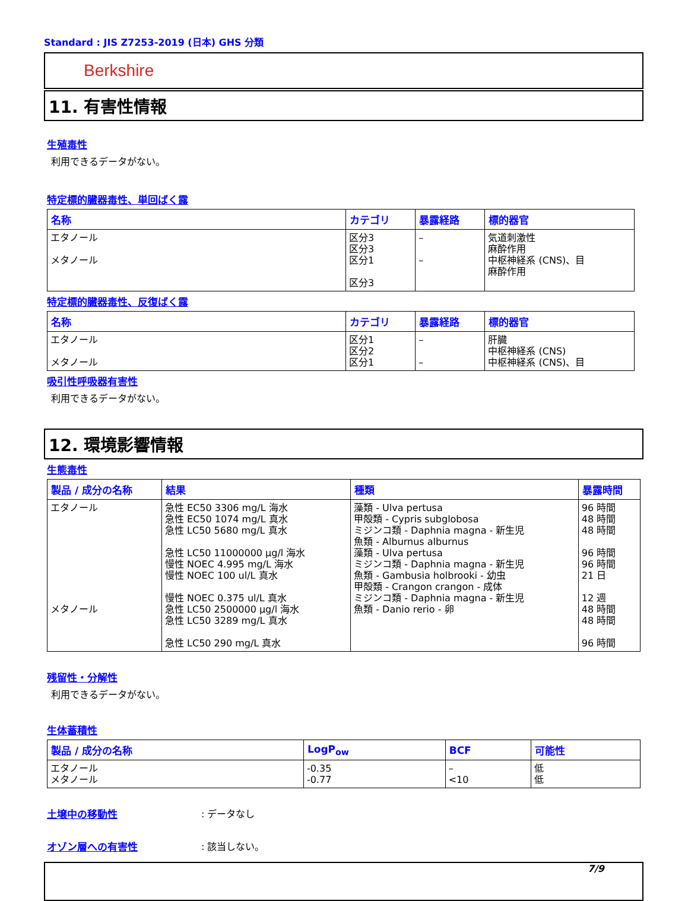Standard : JIS Z7253-2019 (日本) GHS 分類
Berkshire
11. 有害性情報
生殖毒性
利用できるデータがない。
特定標的臓器毒性、単回ばく露
| 名称 | カテゴリ | 暴露経路 | 標的器官 |
| --- | --- | --- | --- |
| エタノール メタノール | 区分3 区分3 区分1 区分3 | – – | 気道刺激性 麻酔作用 中枢神経系 (CNS)、目 麻酔作用 |
特定標的臓器毒性、反復ばく露
| 名称 | カテゴリ | 暴露経路 | 標的器官 |
| --- | --- | --- | --- |
| エタノール メタノール | 区分1 区分2 区分1 | – – | 肝臓 中枢神経系 (CNS) 中枢神経系 (CNS)、目 |
吸引性呼吸器有害性
利用できるデータがない。
12. 環境影響情報
生態毒性
| 製品 / 成分の名称 | 結果 | 種類 | 暴露時間 |
| --- | --- | --- | --- |
| エタノール メタノール | 急性 EC50 3306 mg/L 海水 急性 EC50 1074 mg/L 真水 急性 LC50 5680 mg/L 真水 急性 LC50 11000000 µg/l 海水 慢性 NOEC 4.995 mg/L 海水 慢性 NOEC 100 ul/L 真水 慢性 NOEC 0.375 ul/L 真水 急性 LC50 2500000 µg/l 海水 急性 LC50 3289 mg/L 真水 急性 LC50 290 mg/L 真水 | 藻類 - Ulva pertusa 甲殻類 - Cypris subglobosa ミジンコ類 - Daphnia magna - 新生児 魚類 - Alburnus alburnus 藻類 - Ulva pertusa ミジンコ類 - Daphnia magna - 新生児 魚類 - Gambusia holbrooki - 幼虫 甲殻類 - Crangon crangon - 成体 ミジンコ類 - Daphnia magna - 新生児 魚類 - Danio rerio - 卵 | 96 時間 48 時間 48 時間 96 時間 96 時間 21 日 12 週 48 時間 48 時間 96 時間 |
残留性・分解性
利用できるデータがない。
生体蓄積性
| 製品 / 成分の名称 | LogP<sub>ow</sub> | BCF | 可能性 |
| --- | --- | --- | --- |
| エタノール メタノール | -0.35 -0.77 | – <10 | 低 低 |
土壌中の移動性 : データなし
オゾン層への有害性 : 該当しない。
7/9